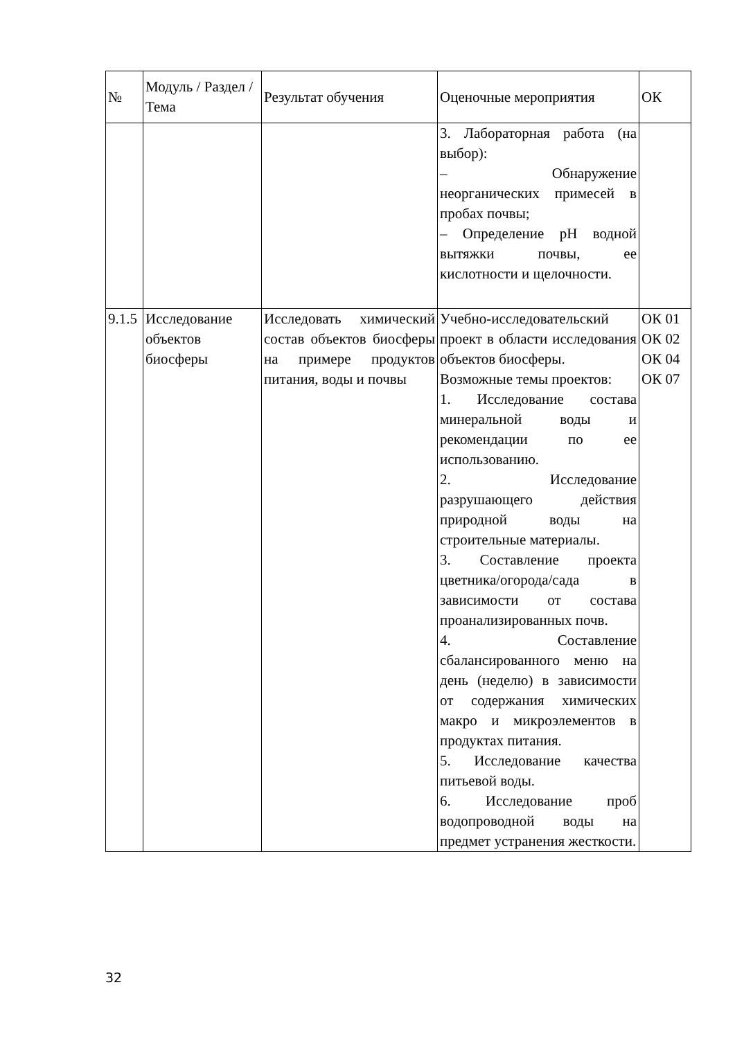| № | Модуль / Раздел / Тема | Результат обучения | Оценочные мероприятия | ОК |
| --- | --- | --- | --- | --- |
| | | | 3. Лабораторная работа (на выбор): – Обнаружение неорганических примесей в пробах почвы; – Определение pH водной вытяжки почвы, ее кислотности и щелочности. | |
| 9.1.5 | Исследование объектов биосферы | Исследовать химический состав объектов биосферы на примере продуктов питания, воды и почвы | Учебно-исследовательский проект в области исследования объектов биосферы. Возможные темы проектов: 1. Исследование состава минеральной воды и рекомендации по ее использованию. 2. Исследование разрушающего действия природной воды на строительные материалы. 3. Составление проекта цветника/огорода/сада в зависимости от состава проанализированных почв. 4. Составление сбалансированного меню на день (неделю) в зависимости от содержания химических макро и микроэлементов в продуктах питания. 5. Исследование качества питьевой воды. 6. Исследование проб водопроводной воды на предмет устранения жесткости. | ОК 01 ОК 02 ОК 04 ОК 07 |
32